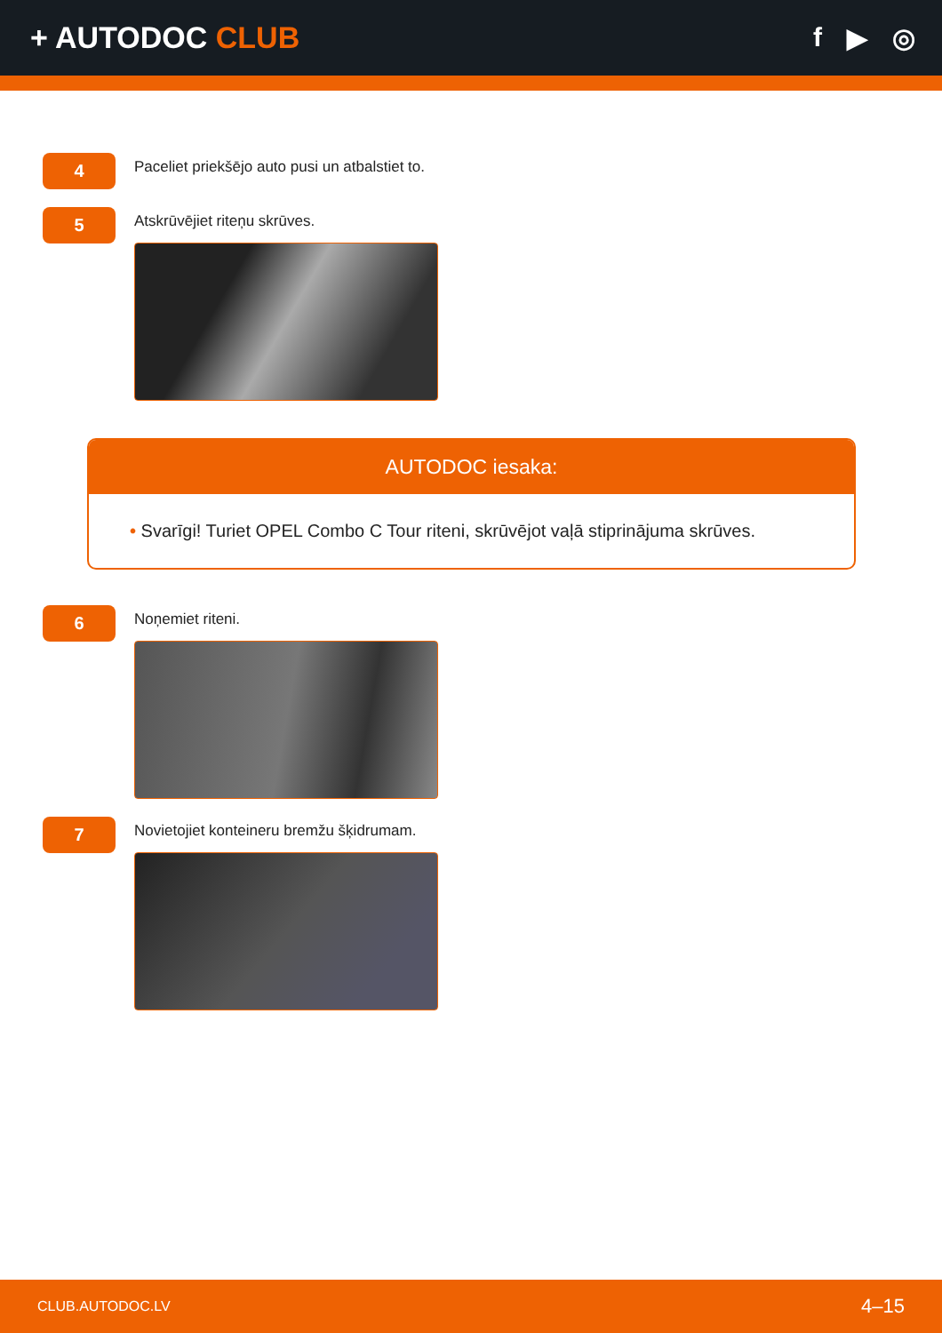+ AUTODOC CLUB f ▶ ◎
4
Paceliet priekšējo auto pusi un atbalstiet to.
5
Atskrūvējiet riteņu skrūves.
AUTODOC iesaka:
• Svarīgi! Turiet OPEL Combo C Tour riteni, skrūvējot vaļā stiprinājuma skrūves.
6
Noņemiet riteni.
7
Novietojiet konteineru bremžu šķidrumam.
CLUB.AUTODOC.LV 4–15